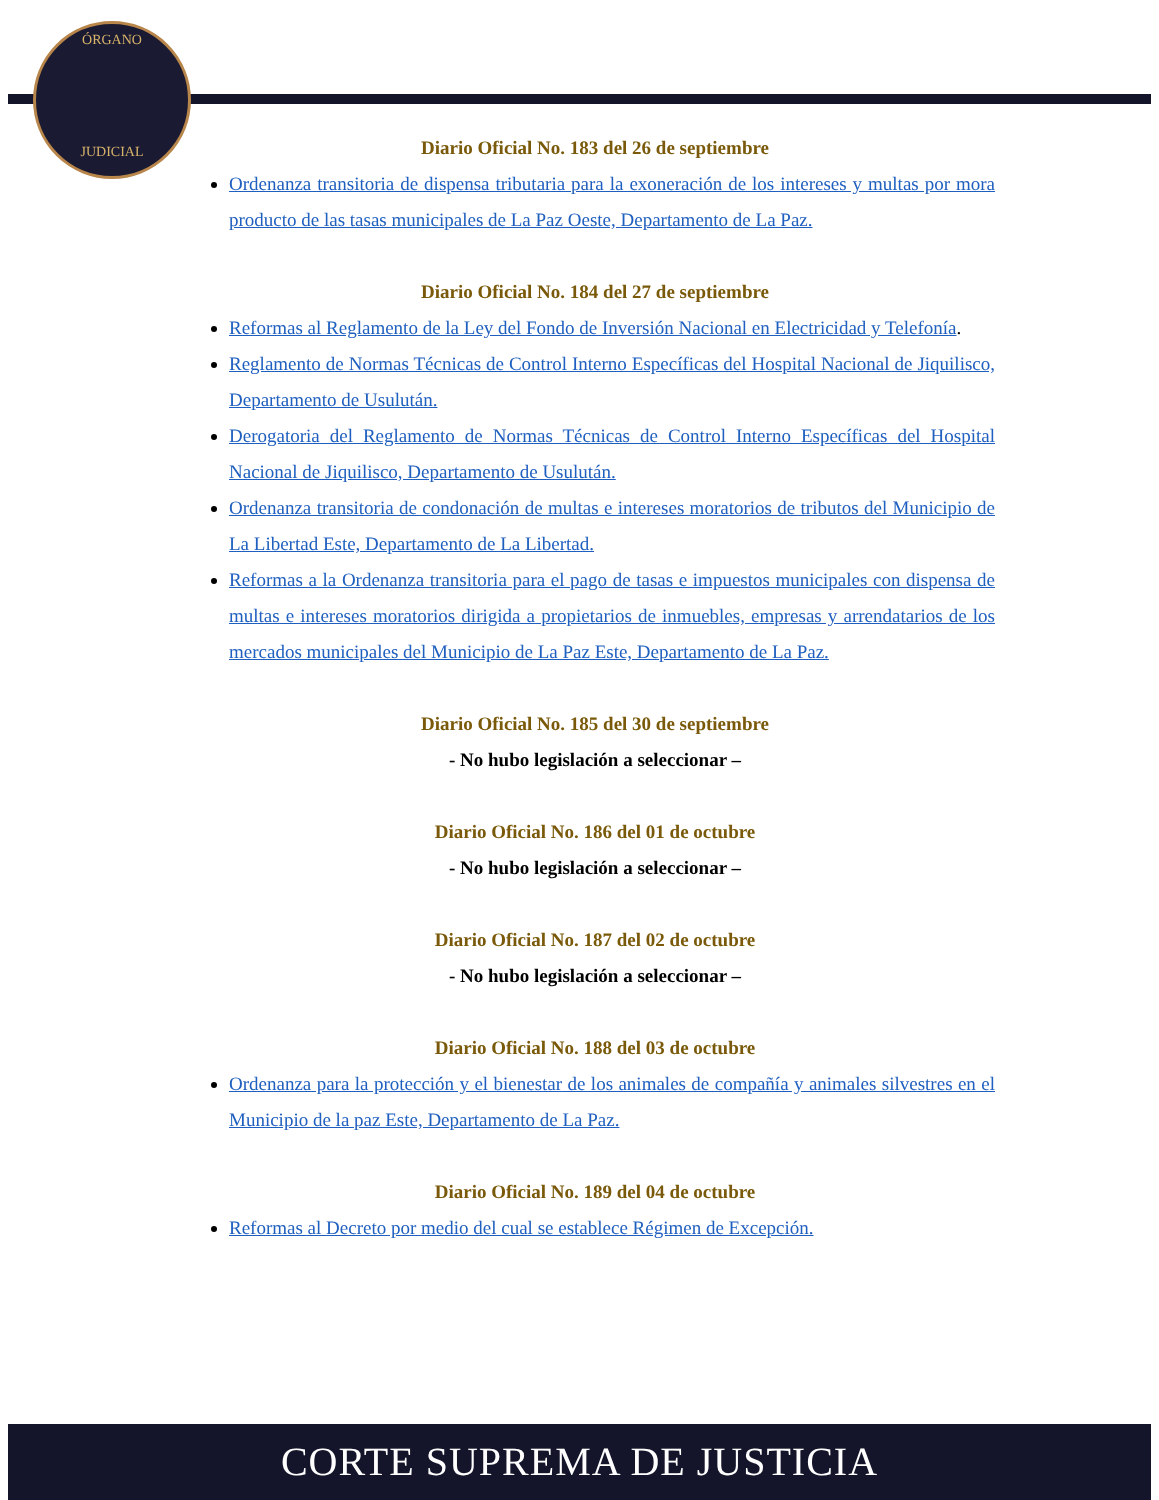ÓRGANO
JUDICIAL
Diario Oficial No. 183 del 26 de septiembre
Ordenanza transitoria de dispensa tributaria para la exoneración de los intereses y multas por mora producto de las tasas municipales de La Paz Oeste, Departamento de La Paz.
Diario Oficial No. 184 del 27 de septiembre
Reformas al Reglamento de la Ley del Fondo de Inversión Nacional en Electricidad y Telefonía.
Reglamento de Normas Técnicas de Control Interno Específicas del Hospital Nacional de Jiquilisco, Departamento de Usulután.
Derogatoria del Reglamento de Normas Técnicas de Control Interno Específicas del Hospital Nacional de Jiquilisco, Departamento de Usulután.
Ordenanza transitoria de condonación de multas e intereses moratorios de tributos del Municipio de La Libertad Este, Departamento de La Libertad.
Reformas a la Ordenanza transitoria para el pago de tasas e impuestos municipales con dispensa de multas e intereses moratorios dirigida a propietarios de inmuebles, empresas y arrendatarios de los mercados municipales del Municipio de La Paz Este, Departamento de La Paz.
Diario Oficial No. 185 del 30 de septiembre
- No hubo legislación a seleccionar –
Diario Oficial No. 186 del 01 de octubre
- No hubo legislación a seleccionar –
Diario Oficial No. 187 del 02 de octubre
- No hubo legislación a seleccionar –
Diario Oficial No. 188 del 03 de octubre
Ordenanza para la protección y el bienestar de los animales de compañía y animales silvestres en el Municipio de la paz Este, Departamento de La Paz.
Diario Oficial No. 189 del 04 de octubre
Reformas al Decreto por medio del cual se establece Régimen de Excepción.
CORTE SUPREMA DE JUSTICIA